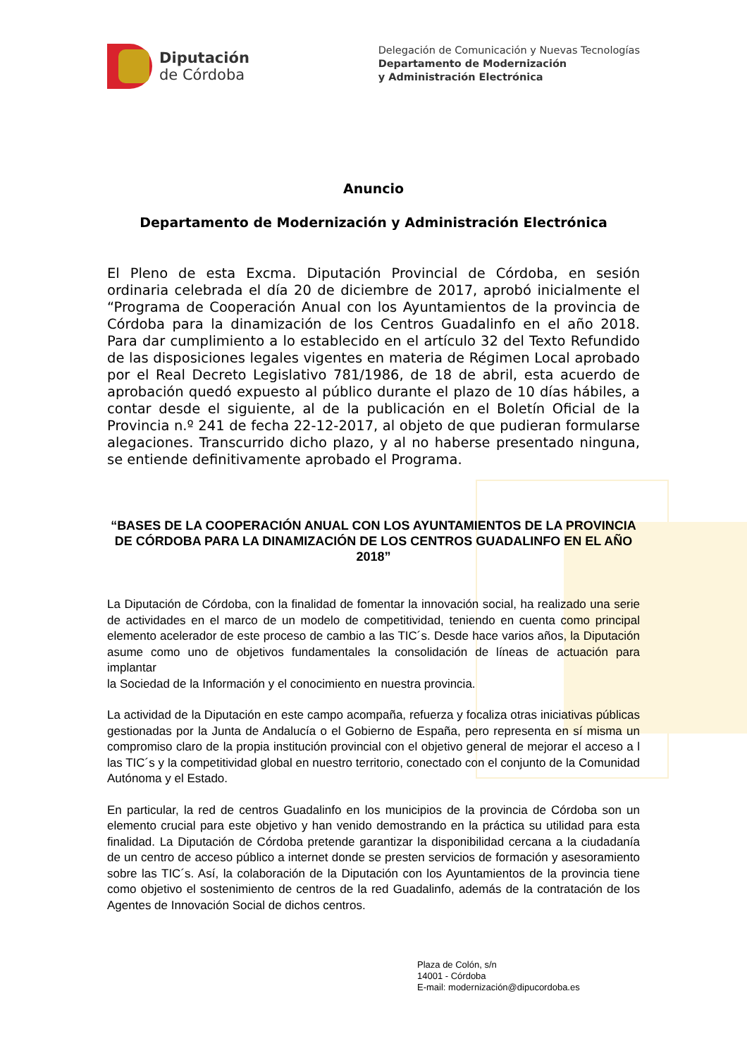Diputación
de Córdoba
Delegación de Comunicación y Nuevas Tecnologías
Departamento de Modernización
y Administración Electrónica
Anuncio
Departamento de Modernización y Administración Electrónica
El Pleno de esta Excma. Diputación Provincial de Córdoba, en sesión ordinaria celebrada el día 20 de diciembre de 2017, aprobó inicialmente el “Programa de Cooperación Anual con los Ayuntamientos de la provincia de Córdoba para la dinamización de los Centros Guadalinfo en el año 2018. Para dar cumplimiento a lo establecido en el artículo 32 del Texto Refundido de las disposiciones legales vigentes en materia de Régimen Local aprobado por el Real Decreto Legislativo 781/1986, de 18 de abril, esta acuerdo de aprobación quedó expuesto al público durante el plazo de 10 días hábiles, a contar desde el siguiente, al de la publicación en el Boletín Oficial de la Provincia n.º 241 de fecha 22-12-2017, al objeto de que pudieran formularse alegaciones. Transcurrido dicho plazo, y al no haberse presentado ninguna, se entiende definitivamente aprobado el Programa.
“BASES DE LA COOPERACIÓN ANUAL CON LOS AYUNTAMIENTOS DE LA PROVINCIA DE CÓRDOBA PARA LA DINAMIZACIÓN DE LOS CENTROS GUADALINFO EN EL AÑO 2018”
La Diputación de Córdoba, con la finalidad de fomentar la innovación social, ha realizado una serie de actividades en el marco de un modelo de competitividad, teniendo en cuenta como principal elemento acelerador de este proceso de cambio a las TIC´s. Desde hace varios años, la Diputación asume como uno de objetivos fundamentales la consolidación de líneas de actuación para implantar
la Sociedad de la Información y el conocimiento en nuestra provincia.
La actividad de la Diputación en este campo acompaña, refuerza y focaliza otras iniciativas públicas gestionadas por la Junta de Andalucía o el Gobierno de España, pero representa en sí misma un compromiso claro de la propia institución provincial con el objetivo general de mejorar el acceso a l las TIC´s y la competitividad global en nuestro territorio, conectado con el conjunto de la Comunidad Autónoma y el Estado.
En particular, la red de centros Guadalinfo en los municipios de la provincia de Córdoba son un elemento crucial para este objetivo y han venido demostrando en la práctica su utilidad para esta finalidad. La Diputación de Córdoba pretende garantizar la disponibilidad cercana a la ciudadanía de un centro de acceso público a internet donde se presten servicios de formación y asesoramiento sobre las TIC´s. Así, la colaboración de la Diputación con los Ayuntamientos de la provincia tiene como objetivo el sostenimiento de centros de la red Guadalinfo, además de la contratación de los Agentes de Innovación Social de dichos centros.
Plaza de Colón, s/n
14001 - Córdoba
E-mail: modernización@dipucordoba.es